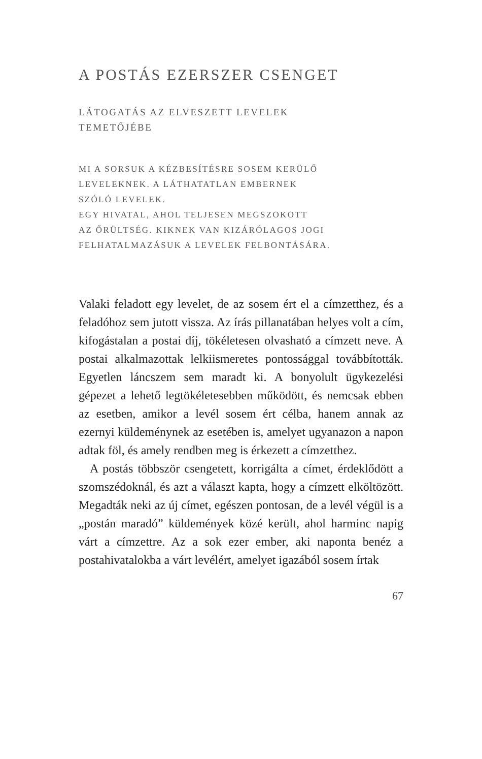A POSTÁS EZERSZER CSENGET
LÁTOGATÁS AZ ELVESZETT LEVELEK
TEMETŐJÉBE
MI A SORSUK A KÉZBESÍTÉSRE SOSEM KERÜLŐ
LEVELEKNEK. A LÁTHATATLAN EMBERNEK
SZÓLÓ LEVELEK.
EGY HIVATAL, AHOL TELJESEN MEGSZOKOTT
AZ ŐRÜLTSÉG. KIKNEK VAN KIZÁRÓLAGOS JOGI
FELHATALMAZÁSUK A LEVELEK FELBONTÁSÁRA.
Valaki feladott egy levelet, de az sosem ért el a címzett­hez, és a feladóhoz sem jutott vissza. Az írás pillanatában helyes volt a cím, kifogástalan a postai díj, tökéletesen ol­vasható a címzett neve. A postai alkalmazottak lelkiis­meretes pontossággal továbbították. Egyetlen láncszem sem maradt ki. A bonyolult ügykezelési gépezet a lehe­tő legtökéletesebben működött, és nemcsak ebben az esetben, amikor a levél sosem ért célba, hanem annak az ezernyi küldeménynek az esetében is, amelyet ugyan­azon a napon adtak föl, és amely rendben meg is érke­zett a címzetthez.
A postás többször csengetett, korrigálta a címet, ér­deklődött a szomszédoknál, és azt a választ kapta, hogy a címzett elköltözött. Megadták neki az új címet, egészen pontosan, de a levél végül is a „postán maradó” külde­mények közé került, ahol harminc napig várt a címzett­re. Az a sok ezer ember, aki naponta benéz a postahi­vatalokba a várt levélért, amelyet igazából sosem írtak
67